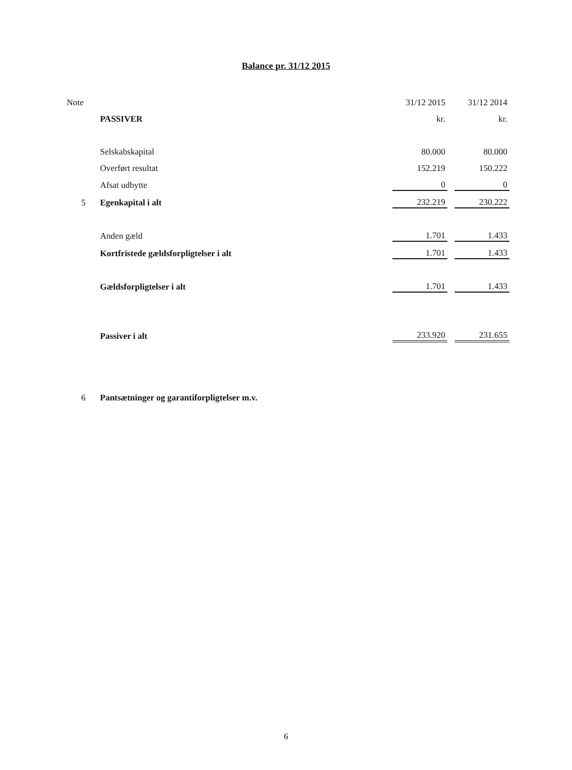Balance pr. 31/12 2015
| Note | | 31/12 2015 | | 31/12 2014 |
| | PASSIVER | kr. | | kr. |
| | Selskabskapital | 80.000 | | 80.000 |
| | Overført resultat | 152.219 | | 150.222 |
| | Afsat udbytte | 0 | | 0 |
| 5 | Egenkapital i alt | 232.219 | | 230.222 |
| | Anden gæld | 1.701 | | 1.433 |
| | Kortfristede gældsforpligtelser i alt | 1.701 | | 1.433 |
| | Gældsforpligtelser i alt | 1.701 | | 1.433 |
| | Passiver i alt | 233.920 | | 231.655 |
| 6 | Pantsætninger og garantiforpligtelser m.v. | | | |
6